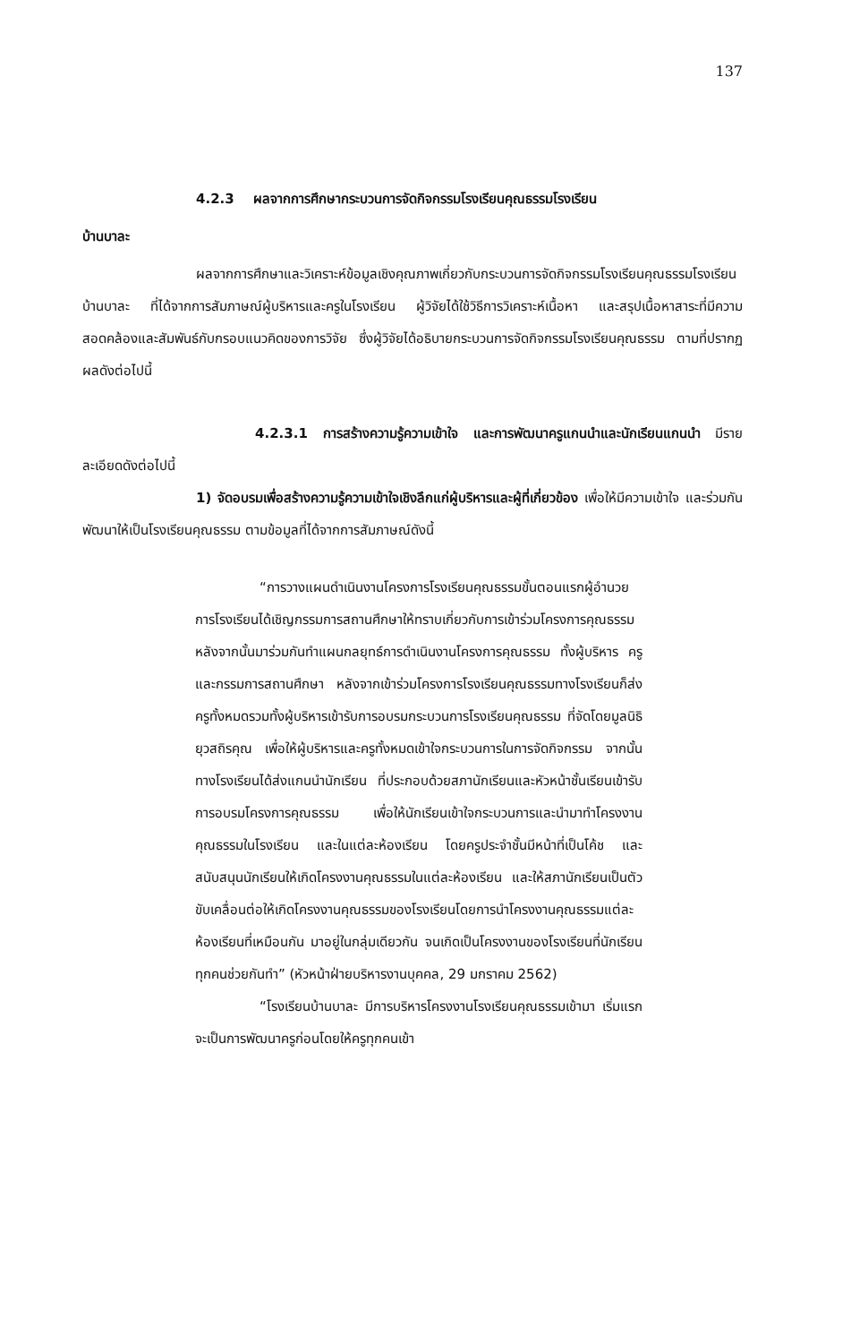137
4.2.3 ผลจากการศึกษากระบวนการจัดกิจกรรมโรงเรียนคุณธรรมโรงเรียน
บ้านบาละ
ผลจากการศึกษาและวิเคราะห์ข้อมูลเชิงคุณภาพเกี่ยวกับกระบวนการจัดกิจกรรมโรงเรียนคุณธรรมโรงเรียนบ้านบาละ ที่ได้จากการสัมภาษณ์ผู้บริหารและครูในโรงเรียน ผู้วิจัยได้ใช้วิธีการวิเคราะห์เนื้อหา และสรุปเนื้อหาสาระที่มีความสอดคล้องและสัมพันธ์กับกรอบแนวคิดของการวิจัย ซึ่งผู้วิจัยได้อธิบายกระบวนการจัดกิจกรรมโรงเรียนคุณธรรม ตามที่ปรากฏผลดังต่อไปนี้
4.2.3.1 การสร้างความรู้ความเข้าใจ และการพัฒนาครูแกนนำและนักเรียนแกนนำ มีรายละเอียดดังต่อไปนี้
1) จัดอบรมเพื่อสร้างความรู้ความเข้าใจเชิงลึกแก่ผู้บริหารและผู้ที่เกี่ยวข้อง เพื่อให้มีความเข้าใจ และร่วมกันพัฒนาให้เป็นโรงเรียนคุณธรรม ตามข้อมูลที่ได้จากการสัมภาษณ์ดังนี้
“การวางแผนดำเนินงานโครงการโรงเรียนคุณธรรมขั้นตอนแรกผู้อำนวยการโรงเรียนได้เชิญกรรมการสถานศึกษาให้ทราบเกี่ยวกับการเข้าร่วมโครงการคุณธรรม หลังจากนั้นมาร่วมกันทำแผนกลยุทธ์การดำเนินงานโครงการคุณธรรม ทั้งผู้บริหาร ครู และกรรมการสถานศึกษา หลังจากเข้าร่วมโครงการโรงเรียนคุณธรรมทางโรงเรียนก็ส่งครูทั้งหมดรวมทั้งผู้บริหารเข้ารับการอบรมกระบวนการโรงเรียนคุณธรรม ที่จัดโดยมูลนิธิยุวสถิรคุณ เพื่อให้ผู้บริหารและครูทั้งหมดเข้าใจกระบวนการในการจัดกิจกรรม จากนั้นทางโรงเรียนได้ส่งแกนนำนักเรียน ที่ประกอบด้วยสภานักเรียนและหัวหน้าชั้นเรียนเข้ารับการอบรมโครงการคุณธรรม เพื่อให้นักเรียนเข้าใจกระบวนการและนำมาทำโครงงานคุณธรรมในโรงเรียน และในแต่ละห้องเรียน โดยครูประจำชั้นมีหน้าที่เป็นโค้ช และสนับสนุนนักเรียนให้เกิดโครงงานคุณธรรมในแต่ละห้องเรียน และให้สภานักเรียนเป็นตัวขับเคลื่อนต่อให้เกิดโครงงานคุณธรรมของโรงเรียนโดยการนำโครงงานคุณธรรมแต่ละห้องเรียนที่เหมือนกัน มาอยู่ในกลุ่มเดียวกัน จนเกิดเป็นโครงงานของโรงเรียนที่นักเรียนทุกคนช่วยกันทำ” (หัวหน้าฝ่ายบริหารงานบุคคล, 29 มกราคม 2562)
“โรงเรียนบ้านบาละ มีการบริหารโครงงานโรงเรียนคุณธรรมเข้ามา เริ่มแรกจะเป็นการพัฒนาครูก่อนโดยให้ครูทุกคนเข้า